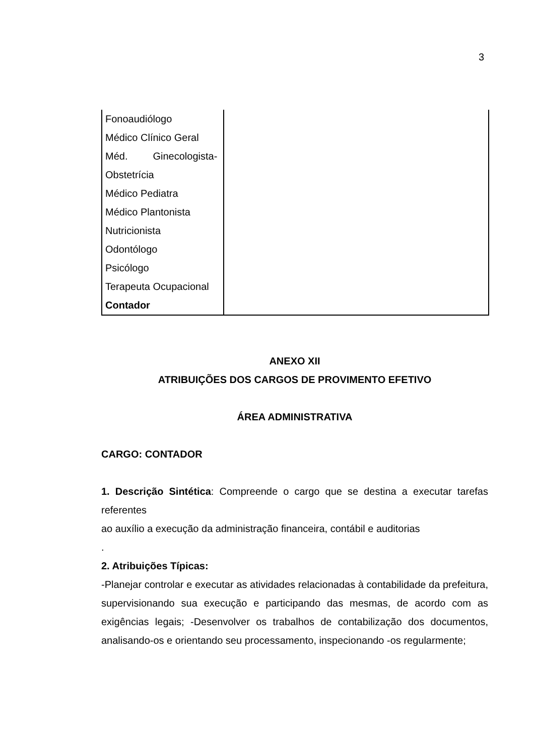3
| Fonoaudiólogo Médico Clínico Geral Méd. Ginecologista- Obstetrícia Médico Pediatra Médico Plantonista Nutricionista Odontólogo Psicólogo Terapeuta Ocupacional Contador | |
ANEXO XII
ATRIBUIÇÕES DOS CARGOS DE PROVIMENTO EFETIVO
ÁREA ADMINISTRATIVA
CARGO: CONTADOR
1. Descrição Sintética: Compreende o cargo que se destina a executar tarefas referentes
ao auxílio a execução da administração financeira, contábil e auditorias
.
2. Atribuições Típicas:
-Planejar controlar e executar as atividades relacionadas à contabilidade da prefeitura, supervisionando sua execução e participando das mesmas, de acordo com as exigências legais; -Desenvolver os trabalhos de contabilização dos documentos, analisando-os e orientando seu processamento, inspecionando -os regularmente;